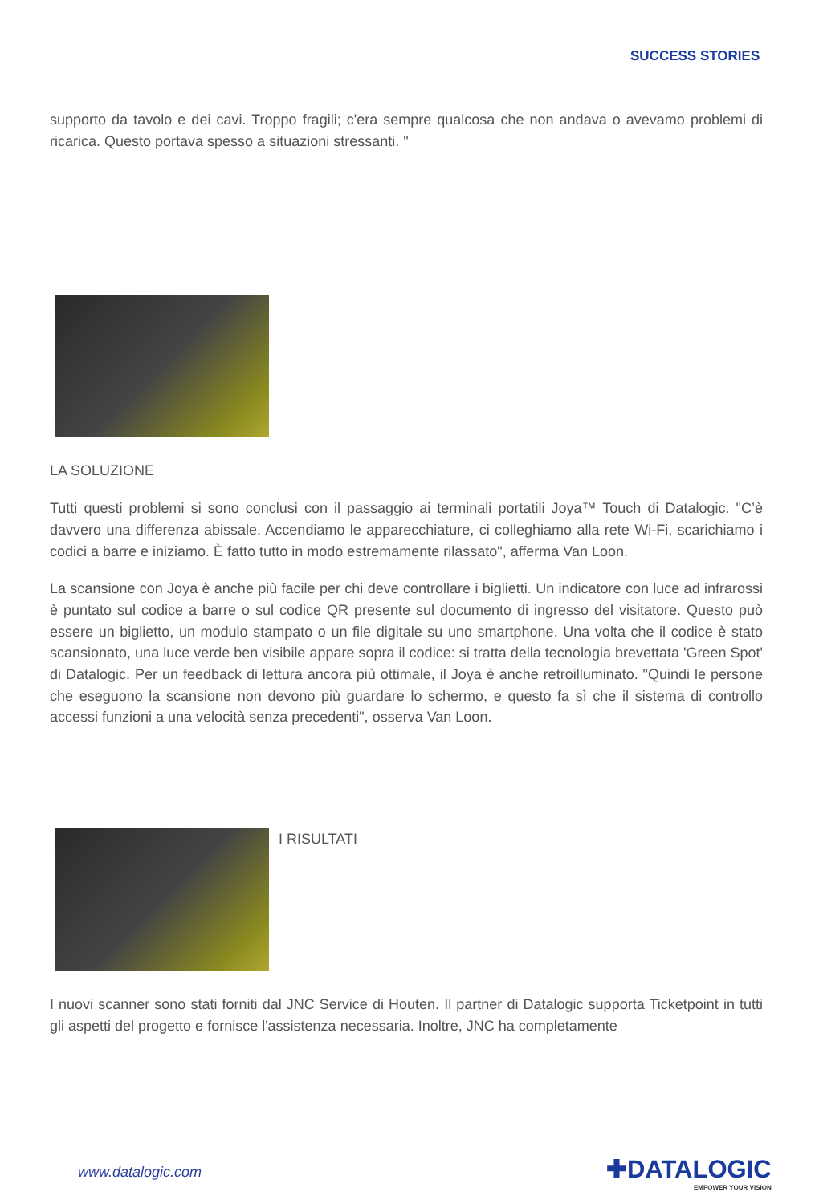SUCCESS STORIES
supporto da tavolo e dei cavi. Troppo fragili; c'era sempre qualcosa che non andava o avevamo problemi di ricarica. Questo portava spesso a situazioni stressanti. "
LA SOLUZIONE
Tutti questi problemi si sono conclusi con il passaggio ai terminali portatili Joya™ Touch di Datalogic. "C’è davvero una differenza abissale. Accendiamo le apparecchiature, ci colleghiamo alla rete Wi-Fi, scarichiamo i codici a barre e iniziamo. È fatto tutto in modo estremamente rilassato", afferma Van Loon.
La scansione con Joya è anche più facile per chi deve controllare i biglietti. Un indicatore con luce ad infrarossi è puntato sul codice a barre o sul codice QR presente sul documento di ingresso del visitatore. Questo può essere un biglietto, un modulo stampato o un file digitale su uno smartphone. Una volta che il codice è stato scansionato, una luce verde ben visibile appare sopra il codice: si tratta della tecnologia brevettata 'Green Spot' di Datalogic. Per un feedback di lettura ancora più ottimale, il Joya è anche retroilluminato. "Quindi le persone che eseguono la scansione non devono più guardare lo schermo, e questo fa sì che il sistema di controllo accessi funzioni a una velocità senza precedenti", osserva Van Loon.
I RISULTATI
I nuovi scanner sono stati forniti dal JNC Service di Houten. Il partner di Datalogic supporta Ticketpoint in tutti gli aspetti del progetto e fornisce l'assistenza necessaria. Inoltre, JNC ha completamente
www.datalogic.com ✚DATALOGIC
EMPOWER YOUR VISION